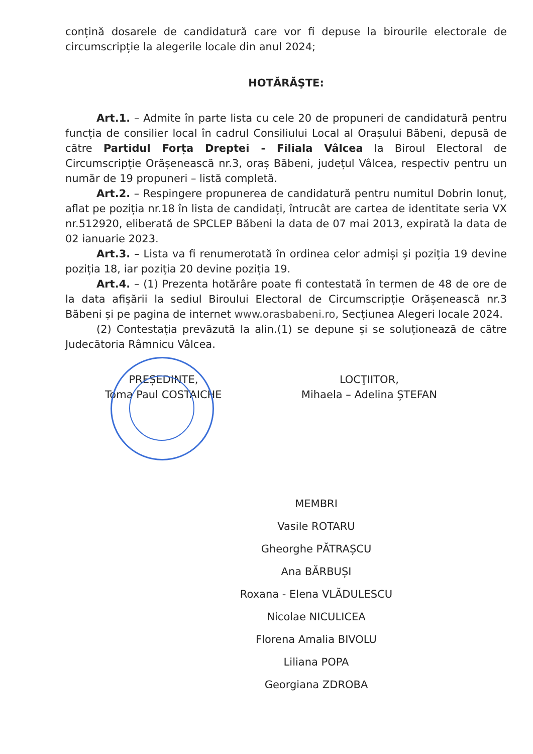conțină dosarele de candidatură care vor fi depuse la birourile electorale de circumscripție la alegerile locale din anul 2024;
HOTĂRĂŞTE:
Art.1. – Admite în parte lista cu cele 20 de propuneri de candidatură pentru funcția de consilier local în cadrul Consiliului Local al Orașului Băbeni, depusă de către Partidul Forța Dreptei - Filiala Vâlcea la Biroul Electoral de Circumscripție Orășenească nr.3, oraș Băbeni, județul Vâlcea, respectiv pentru un număr de 19 propuneri – listă completă.
Art.2. – Respingere propunerea de candidatură pentru numitul Dobrin Ionuț, aflat pe poziția nr.18 în lista de candidați, întrucât are cartea de identitate seria VX nr.512920, eliberată de SPCLEP Băbeni la data de 07 mai 2013, expirată la data de 02 ianuarie 2023.
Art.3. – Lista va fi renumerotată în ordinea celor admiși și poziția 19 devine poziția 18, iar poziția 20 devine poziția 19.
Art.4. – (1) Prezenta hotărâre poate fi contestată în termen de 48 de ore de la data afișării la sediul Biroului Electoral de Circumscripție Orășenească nr.3 Băbeni și pe pagina de internet www.orasbabeni.ro, Secțiunea Alegeri locale 2024.
(2) Contestația prevăzută la alin.(1) se depune și se soluționează de către Judecătoria Râmnicu Vâlcea.
PREȘEDINTE,
Toma Paul COSTAICHE
LOCŢIITOR,
Mihaela – Adelina ȘTEFAN
MEMBRI
Vasile ROTARU
Gheorghe PĂTRAȘCU
Ana BĂRBUȘI
Roxana - Elena VLĂDULESCU
Nicolae NICULICEA
Florena Amalia BIVOLU
Liliana POPA
Georgiana ZDROBA